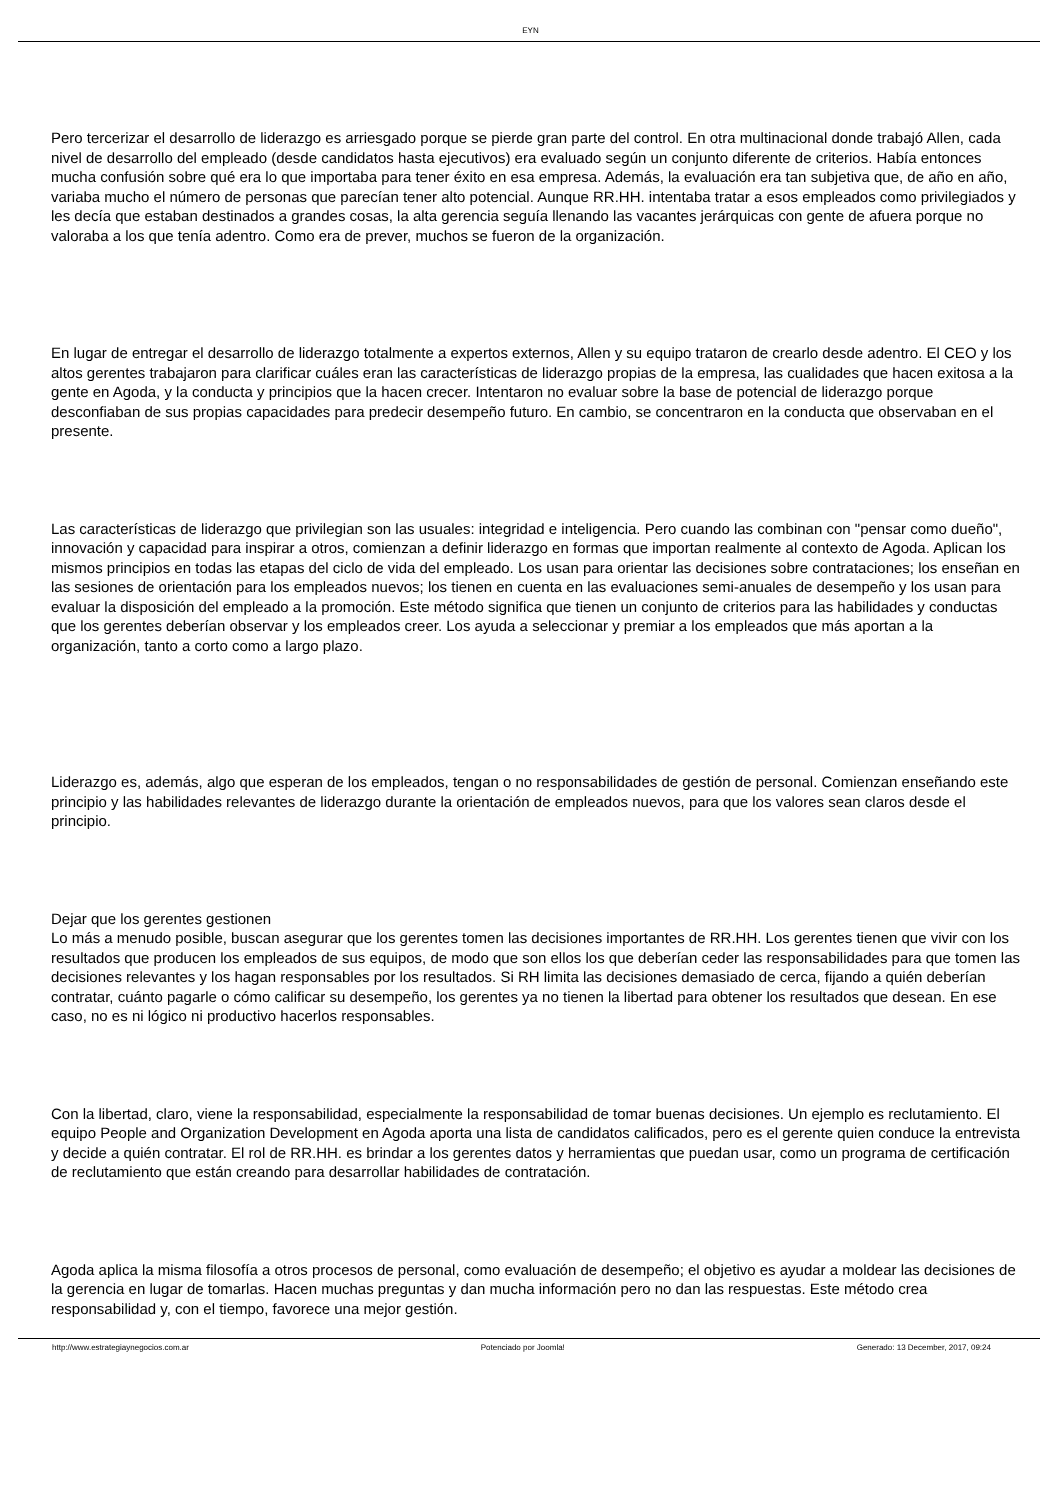EYN
Pero tercerizar el desarrollo de liderazgo es arriesgado porque se pierde gran parte del control. En otra multinacional donde trabajó Allen, cada nivel de desarrollo del empleado (desde candidatos hasta ejecutivos) era evaluado según un conjunto diferente de criterios. Había entonces mucha confusión sobre qué era lo que importaba para tener éxito en esa empresa. Además, la evaluación era tan subjetiva que, de año en año, variaba mucho el número de personas que parecían tener alto potencial. Aunque RR.HH. intentaba tratar a esos empleados como privilegiados y les decía que estaban destinados a grandes cosas, la alta gerencia seguía llenando las vacantes jerárquicas con gente de afuera porque no valoraba a los que tenía adentro. Como era de prever, muchos se fueron de la organización.
En lugar de entregar el desarrollo de liderazgo totalmente a expertos externos, Allen y su equipo trataron de crearlo desde adentro. El CEO y los altos gerentes trabajaron para clarificar cuáles eran las características de liderazgo propias de la empresa, las cualidades que hacen exitosa a la gente en Agoda, y la conducta y principios que la hacen crecer. Intentaron no evaluar sobre la base de potencial de liderazgo porque desconfiaban de sus propias capacidades para predecir desempeño futuro. En cambio, se concentraron en la conducta que observaban en el presente.
Las características de liderazgo que privilegian son las usuales: integridad e inteligencia. Pero cuando las combinan con "pensar como dueño", innovación y capacidad para inspirar a otros, comienzan a definir liderazgo en formas que importan realmente al contexto de Agoda. Aplican los mismos principios en todas las etapas del ciclo de vida del empleado. Los usan para orientar las decisiones sobre contrataciones; los enseñan en las sesiones de orientación para los empleados nuevos; los tienen en cuenta en las evaluaciones semi-anuales de desempeño y los usan para evaluar la disposición del empleado a la promoción. Este método significa que tienen un conjunto de criterios para las habilidades y conductas que los gerentes deberían observar y los empleados creer. Los ayuda a seleccionar y premiar a los empleados que más aportan a la organización, tanto a corto como a largo plazo.
Liderazgo es, además, algo que esperan de los empleados, tengan o no responsabilidades de gestión de personal. Comienzan enseñando este principio y las habilidades relevantes de liderazgo durante la orientación de empleados nuevos, para que los valores sean claros desde el principio.
Dejar que los gerentes gestionen
Lo más a menudo posible, buscan asegurar que los gerentes tomen las decisiones importantes de RR.HH. Los gerentes tienen que vivir con los resultados que producen los empleados de sus equipos, de modo que son ellos los que deberían ceder las responsabilidades para que tomen las decisiones relevantes y los hagan responsables por los resultados. Si RH limita las decisiones demasiado de cerca, fijando a quién deberían contratar, cuánto pagarle o cómo calificar su desempeño, los gerentes ya no tienen la libertad para obtener los resultados que desean. En ese caso, no es ni lógico ni productivo hacerlos responsables.
Con la libertad, claro, viene la responsabilidad, especialmente la responsabilidad de tomar buenas decisiones. Un ejemplo es reclutamiento. El equipo People and Organization Development en Agoda aporta una lista de candidatos calificados, pero es el gerente quien conduce la entrevista y decide a quién contratar. El rol de RR.HH. es brindar a los gerentes datos y herramientas que puedan usar, como un programa de certificación de reclutamiento que están creando para desarrollar habilidades de contratación.
Agoda aplica la misma filosofía a otros procesos de personal, como evaluación de desempeño; el objetivo es ayudar a moldear las decisiones de la gerencia en lugar de tomarlas. Hacen muchas preguntas y dan mucha información pero no dan las respuestas. Este método crea responsabilidad y, con el tiempo, favorece una mejor gestión.
http://www.estrategiaynegocios.com.ar Potenciado por Joomla! Generado: 13 December, 2017, 09:24